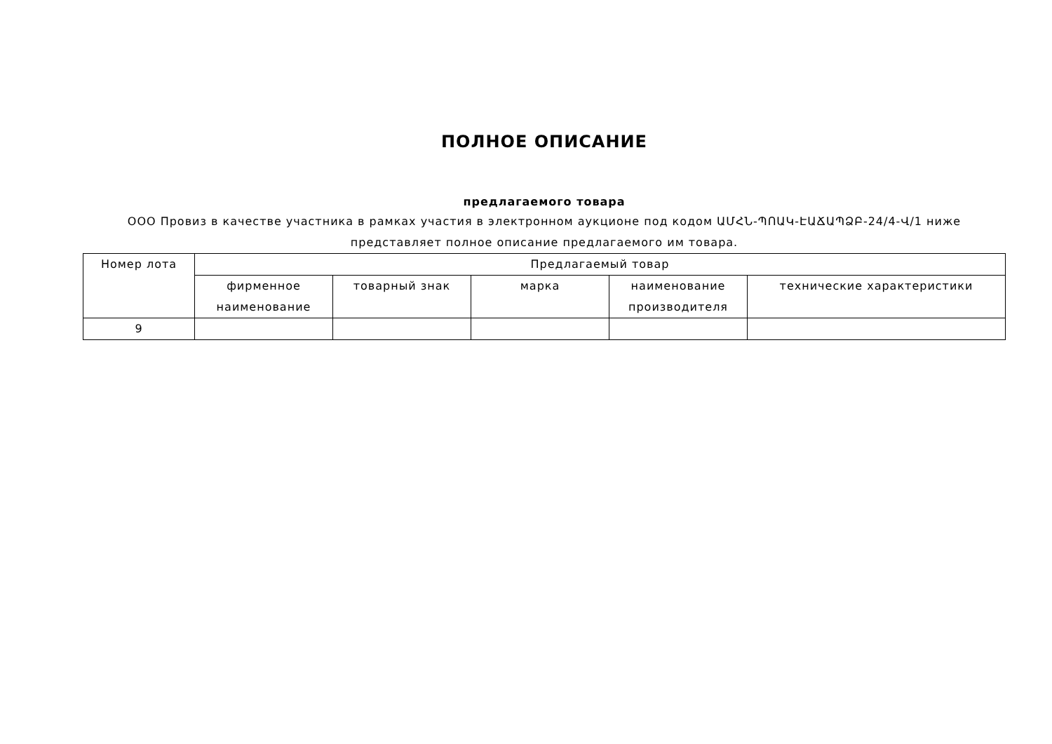ПОЛНОЕ ОПИСАНИЕ
предлагаемого товара
ООО Провиз в качестве участника в рамках участия в электронном аукционе под кодом ԱՄՀՆ-ՊՈԱԿ-ԷԱՃԱՊՁԲ-24/4-Վ/1 ниже представляет полное описание предлагаемого им товара.
| Номер лота | Предлагаемый товар | | | | |
| --- | --- | --- | --- | --- | --- |
| | фирменное наименование | товарный знак | марка | наименование производителя | технические характеристики |
| 9 | | | | | |